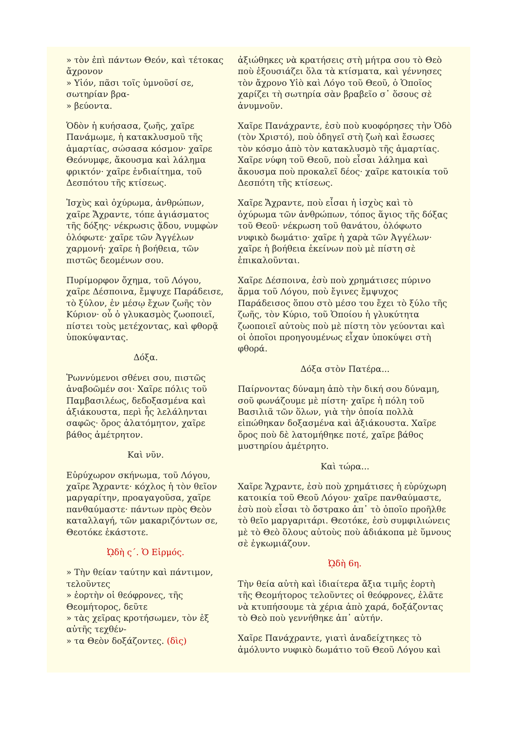» τὸν ἐπὶ πάντων Θεόν, καὶ τέτοκας ἄχρονον
» Υἱόν, πᾶσι τοῖς ὑμνοῦσί σε, σωτηρίαν βρα-
» βεύοντα.
Ὁδὸν ἡ κυήσασα, ζωῆς, χαῖρε Πανάμωμε, ἡ κατακλυσμοῦ τῆς ἁμαρτίας, σώσασα κόσμον· χαῖρε Θεόνυμφε, ἄκουσμα καὶ λάλημα φρικτόν· χαῖρε ἐνδιαίτημα, τοῦ Δεσπότου τῆς κτίσεως.
Ἰσχὺς καὶ ὀχύρωμα, ἀνθρώπων, χαῖρε Ἄχραντε, τόπε ἁγιάσματος τῆς δόξης· νέκρωσις ᾅδου, νυμφὼν ὁλόφωτε· χαῖρε τῶν Ἀγγέλων χαρμονή· χαῖρε ἡ βοήθεια, τῶν πιστῶς δεομένων σου.
Πυρίμορφον ὄχημα, τοῦ Λόγου, χαῖρε Δέσποινα, ἔμψυχε Παράδεισε, τὸ ξύλον, ἐν μέσῳ ἔχων ζωῆς τὸν Κύριον· οὗ ὁ γλυκασμὸς ζωοποιεῖ, πίστει τοὺς μετέχοντας, καὶ φθορᾷ ὑποκύψαντας.
Δόξα.
Ῥωννύμενοι σθένει σου, πιστῶς ἀναβοῶμέν σοι· Χαῖρε πόλις τοῦ Παμβασιλέως, δεδοξασμένα καὶ ἀξιάκουστα, περὶ ἧς λελάληνται σαφῶς· ὄρος ἀλατόμητον, χαῖρε βάθος ἀμέτρητον.
Καὶ νῦν.
Εὐρύχωρον σκήνωμα, τοῦ Λόγου, χαῖρε Ἄχραντε· κόχλος ἡ τὸν θεῖον μαργαρίτην, προαγαγοῦσα, χαῖρε πανθαύμαστε· πάντων πρὸς Θεὸν καταλλαγή, τῶν μακαριζόντων σε, Θεοτόκε ἑκάστοτε.
ᾨδὴ ς΄. Ὁ Εἱρμός.
» Τὴν θείαν ταύτην καὶ πάντιμον, τελοῦντες
» ἑορτὴν οἱ θεόφρονες, τῆς Θεομήτορος, δεῦτε
» τὰς χεῖρας κροτήσωμεν, τὸν ἐξ αὐτῆς τεχθέν-
» τα Θεὸν δοξάζοντες. (δὶς)
ἀξιώθηκες νὰ κρατήσεις στὴ μήτρα σου τὸ Θεὸ ποὺ ἐξουσιάζει ὅλα τὰ κτίσματα, καὶ γέννησες τὸν ἄχρονο Υἱὸ καὶ Λόγο τοῦ Θεοῦ, ὁ Ὁποῖος χαρίζει τὴ σωτηρία σὰν βραβεῖο σ᾽ ὅσους σὲ ἀνυμνοῦν.
Χαῖρε Πανάχραντε, ἐσὺ ποὺ κυοφόρησες τὴν Ὁδὸ (τὸν Χριστό), ποὺ ὁδηγεῖ στὴ ζωὴ καὶ ἔσωσες τὸν κόσμο ἀπὸ τὸν κατακλυσμὸ τῆς ἁμαρτίας. Χαῖρε νύφη τοῦ Θεοῦ, ποὺ εἶσαι λάλημα καὶ ἄκουσμα ποὺ προκαλεῖ δέος· χαῖρε κατοικία τοῦ Δεσπότη τῆς κτίσεως.
Χαῖρε Ἄχραντε, ποὺ εἶσαι ἡ ἰσχὺς καὶ τὸ ὀχύρωμα τῶν ἀνθρώπων, τόπος ἅγιος τῆς δόξας τοῦ Θεοῦ· νέκρωση τοῦ θανάτου, ὁλόφωτο νυφικὸ δωμάτιο· χαῖρε ἡ χαρὰ τῶν Ἀγγέλων· χαῖρε ἡ βοήθεια ἐκείνων ποὺ μὲ πίστη σὲ ἐπικαλοῦνται.
Χαῖρε Δέσποινα, ἐσὺ ποὺ χρημάτισες πύρινο ἅρμα τοῦ Λόγου, ποὺ ἔγινες ἔμψυχος Παράδεισος ὅπου στὸ μέσο του ἔχει τὸ ξύλο τῆς ζωῆς, τὸν Κύριο, τοῦ Ὁποίου ἡ γλυκύτητα ζωοποιεῖ αὐτοὺς ποὺ μὲ πίστη τὸν γεύονται καὶ οἱ ὁποῖοι προηγουμένως εἶχαν ὑποκύψει στὴ φθορά.
Δόξα στὸν Πατέρα...
Παίρνοντας δύναμη ἀπὸ τὴν δική σου δύναμη, σοῦ φωνάζουμε μὲ πίστη· χαῖρε ἡ πόλη τοῦ Βασιλιᾶ τῶν ὅλων, γιὰ τὴν ὁποία πολλὰ εἰπώθηκαν δοξασμένα καὶ ἀξιάκουστα. Χαῖρε ὄρος ποὺ δὲ λατομήθηκε ποτέ, χαῖρε βάθος μυστηρίου ἀμέτρητο.
Καὶ τώρα...
Χαῖρε Ἄχραντε, ἐσὺ ποὺ χρημάτισες ἡ εὐρύχωρη κατοικία τοῦ Θεοῦ Λόγου· χαῖρε πανθαύμαστε, ἐσὺ ποὺ εἶσαι τὸ ὄστρακο ἀπ᾽ τὸ ὁποῖο προῆλθε τὸ θεῖο μαργαριτάρι. Θεοτόκε, ἐσὺ συμφιλιώνεις μὲ τὸ Θεὸ ὅλους αὐτοὺς ποὺ ἀδιάκοπα μὲ ὕμνους σὲ ἐγκωμιάζουν.
ᾨδὴ 6η.
Τὴν θεία αὐτὴ καὶ ἰδιαίτερα ἄξια τιμῆς ἑορτὴ τῆς Θεομήτορος τελοῦντες οἱ θεόφρονες, ἐλᾶτε νὰ κτυπήσουμε τὰ χέρια ἀπὸ χαρά, δοξάζοντας τὸ Θεὸ ποὺ γεννήθηκε ἀπ᾽ αὐτήν.
Χαῖρε Πανάχραντε, γιατὶ ἀναδείχτηκες τὸ ἀμόλυντο νυφικὸ δωμάτιο τοῦ Θεοῦ Λόγου καὶ